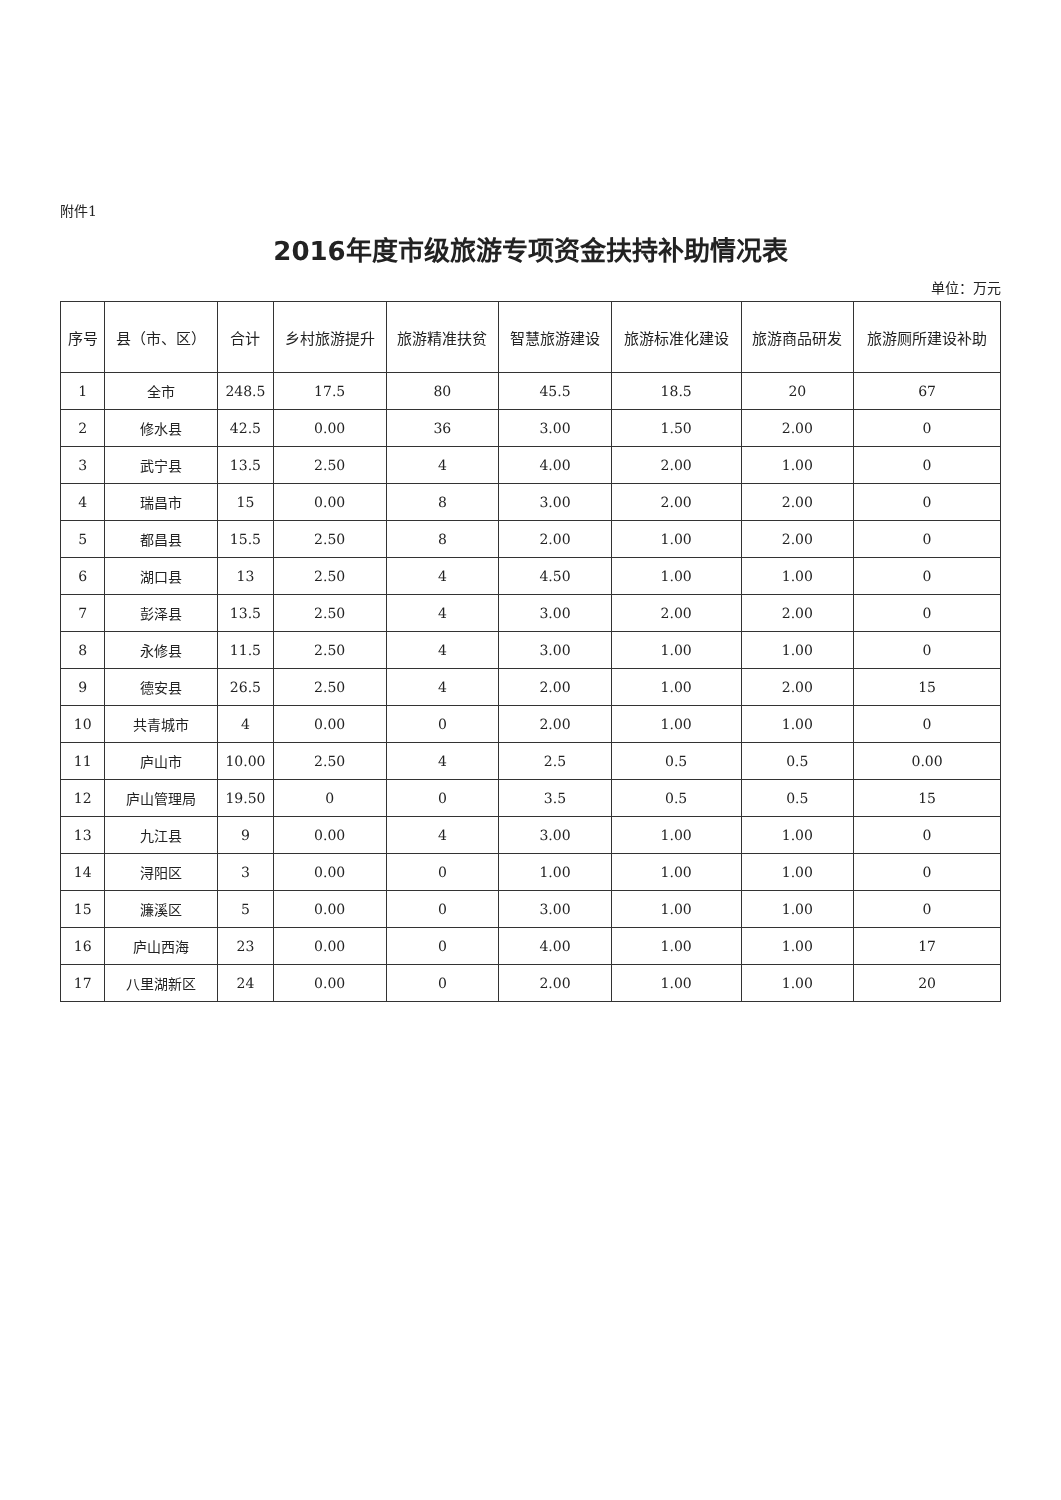附件1
2016年度市级旅游专项资金扶持补助情况表
单位：万元
| 序号 | 县（市、区） | 合计 | 乡村旅游提升 | 旅游精准扶贫 | 智慧旅游建设 | 旅游标准化建设 | 旅游商品研发 | 旅游厕所建设补助 |
| --- | --- | --- | --- | --- | --- | --- | --- | --- |
| 1 | 全市 | 248.5 | 17.5 | 80 | 45.5 | 18.5 | 20 | 67 |
| 2 | 修水县 | 42.5 | 0.00 | 36 | 3.00 | 1.50 | 2.00 | 0 |
| 3 | 武宁县 | 13.5 | 2.50 | 4 | 4.00 | 2.00 | 1.00 | 0 |
| 4 | 瑞昌市 | 15 | 0.00 | 8 | 3.00 | 2.00 | 2.00 | 0 |
| 5 | 都昌县 | 15.5 | 2.50 | 8 | 2.00 | 1.00 | 2.00 | 0 |
| 6 | 湖口县 | 13 | 2.50 | 4 | 4.50 | 1.00 | 1.00 | 0 |
| 7 | 彭泽县 | 13.5 | 2.50 | 4 | 3.00 | 2.00 | 2.00 | 0 |
| 8 | 永修县 | 11.5 | 2.50 | 4 | 3.00 | 1.00 | 1.00 | 0 |
| 9 | 德安县 | 26.5 | 2.50 | 4 | 2.00 | 1.00 | 2.00 | 15 |
| 10 | 共青城市 | 4 | 0.00 | 0 | 2.00 | 1.00 | 1.00 | 0 |
| 11 | 庐山市 | 10.00 | 2.50 | 4 | 2.5 | 0.5 | 0.5 | 0.00 |
| 12 | 庐山管理局 | 19.50 | 0 | 0 | 3.5 | 0.5 | 0.5 | 15 |
| 13 | 九江县 | 9 | 0.00 | 4 | 3.00 | 1.00 | 1.00 | 0 |
| 14 | 浔阳区 | 3 | 0.00 | 0 | 1.00 | 1.00 | 1.00 | 0 |
| 15 | 濂溪区 | 5 | 0.00 | 0 | 3.00 | 1.00 | 1.00 | 0 |
| 16 | 庐山西海 | 23 | 0.00 | 0 | 4.00 | 1.00 | 1.00 | 17 |
| 17 | 八里湖新区 | 24 | 0.00 | 0 | 2.00 | 1.00 | 1.00 | 20 |